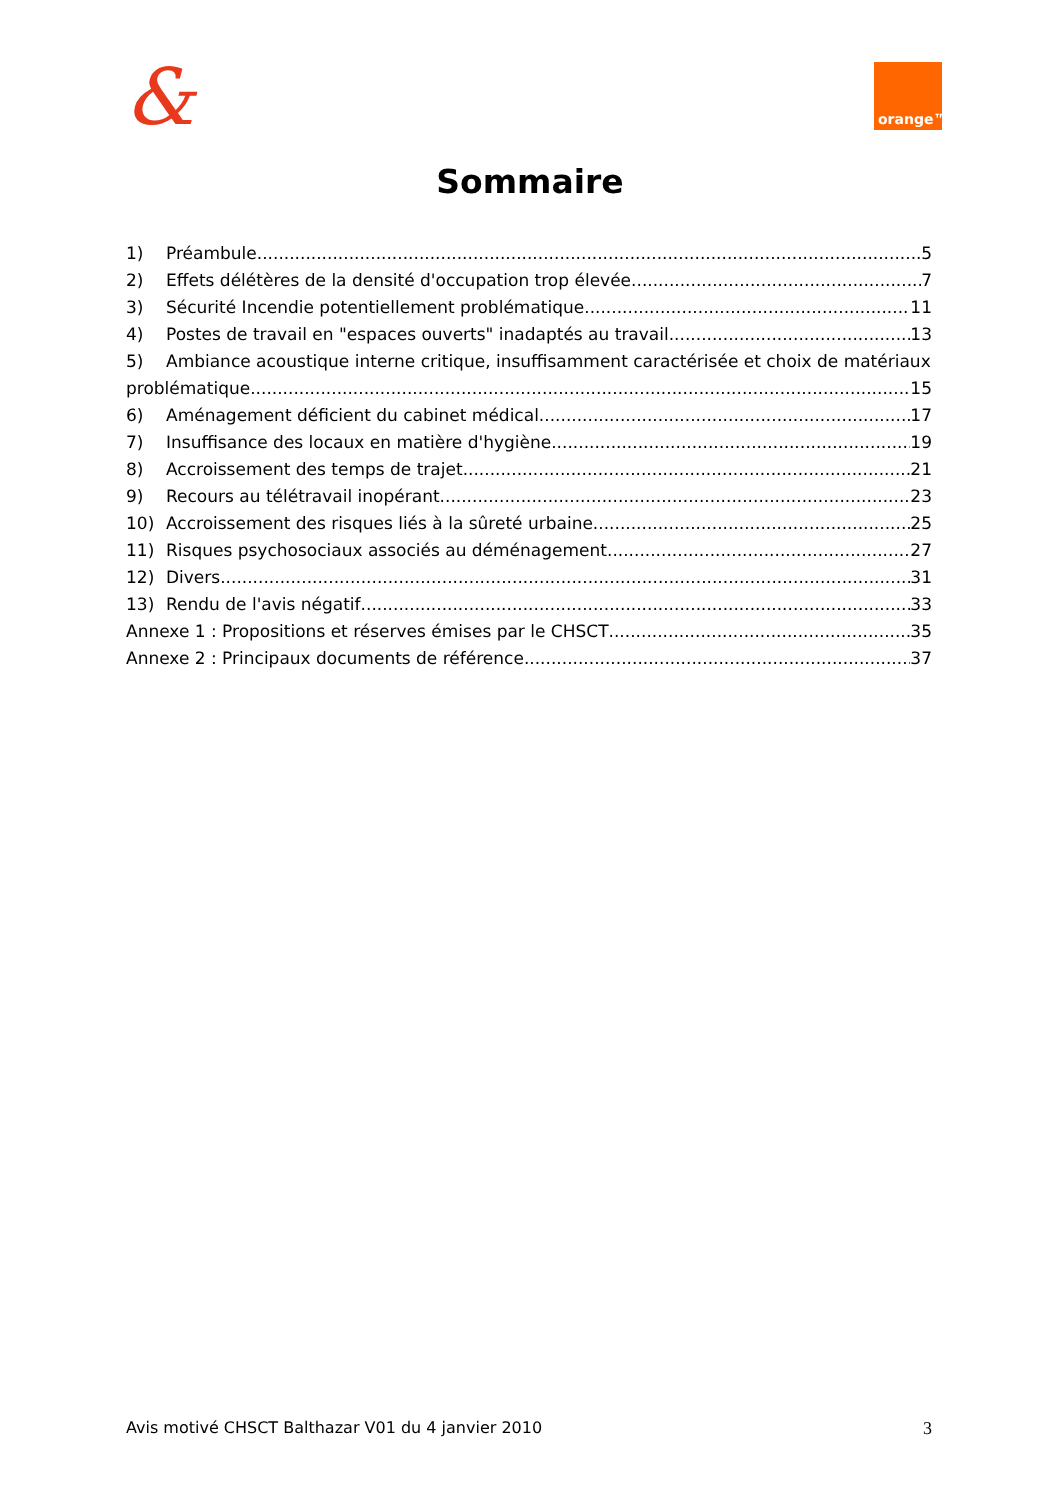& orange™
Sommaire
1) Préambule 5
2) Effets délétères de la densité d'occupation trop élevée 7
3) Sécurité Incendie potentiellement problématique 11
4) Postes de travail en "espaces ouverts" inadaptés au travail 13
5) Ambiance acoustique interne critique, insuffisamment caractérisée et choix de matériaux
problématique 15
6) Aménagement déficient du cabinet médical 17
7) Insuffisance des locaux en matière d'hygiène 19
8) Accroissement des temps de trajet 21
9) Recours au télétravail inopérant 23
10) Accroissement des risques liés à la sûreté urbaine 25
11) Risques psychosociaux associés au déménagement 27
12) Divers 31
13) Rendu de l'avis négatif 33
Annexe 1 : Propositions et réserves émises par le CHSCT 35
Annexe 2 : Principaux documents de référence 37
Avis motivé CHSCT Balthazar V01 du 4 janvier 2010 3